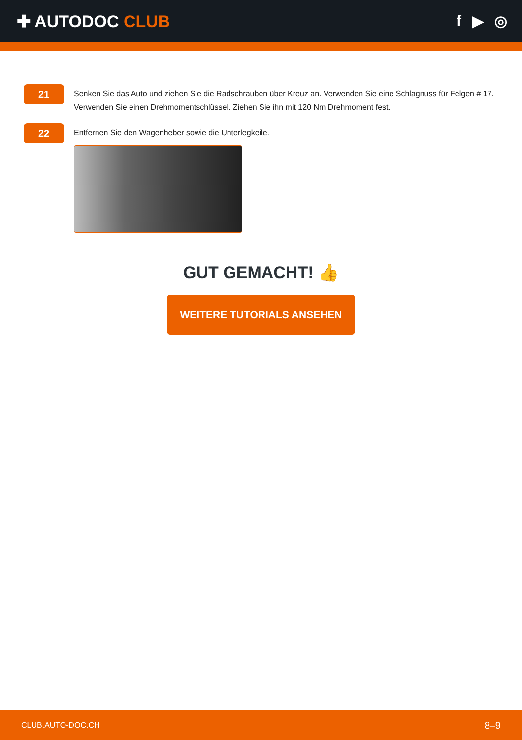✚ AUTODOC CLUB f ▶ ◎
21
Senken Sie das Auto und ziehen Sie die Radschrauben über Kreuz an. Verwenden Sie eine Schlagnuss für Felgen # 17. Verwenden Sie einen Drehmomentschlüssel. Ziehen Sie ihn mit 120 Nm Drehmoment fest.
22
Entfernen Sie den Wagenheber sowie die Unterlegkeile.
GUT GEMACHT! 👍
WEITERE TUTORIALS ANSEHEN
CLUB.AUTO-DOC.CH 8–9